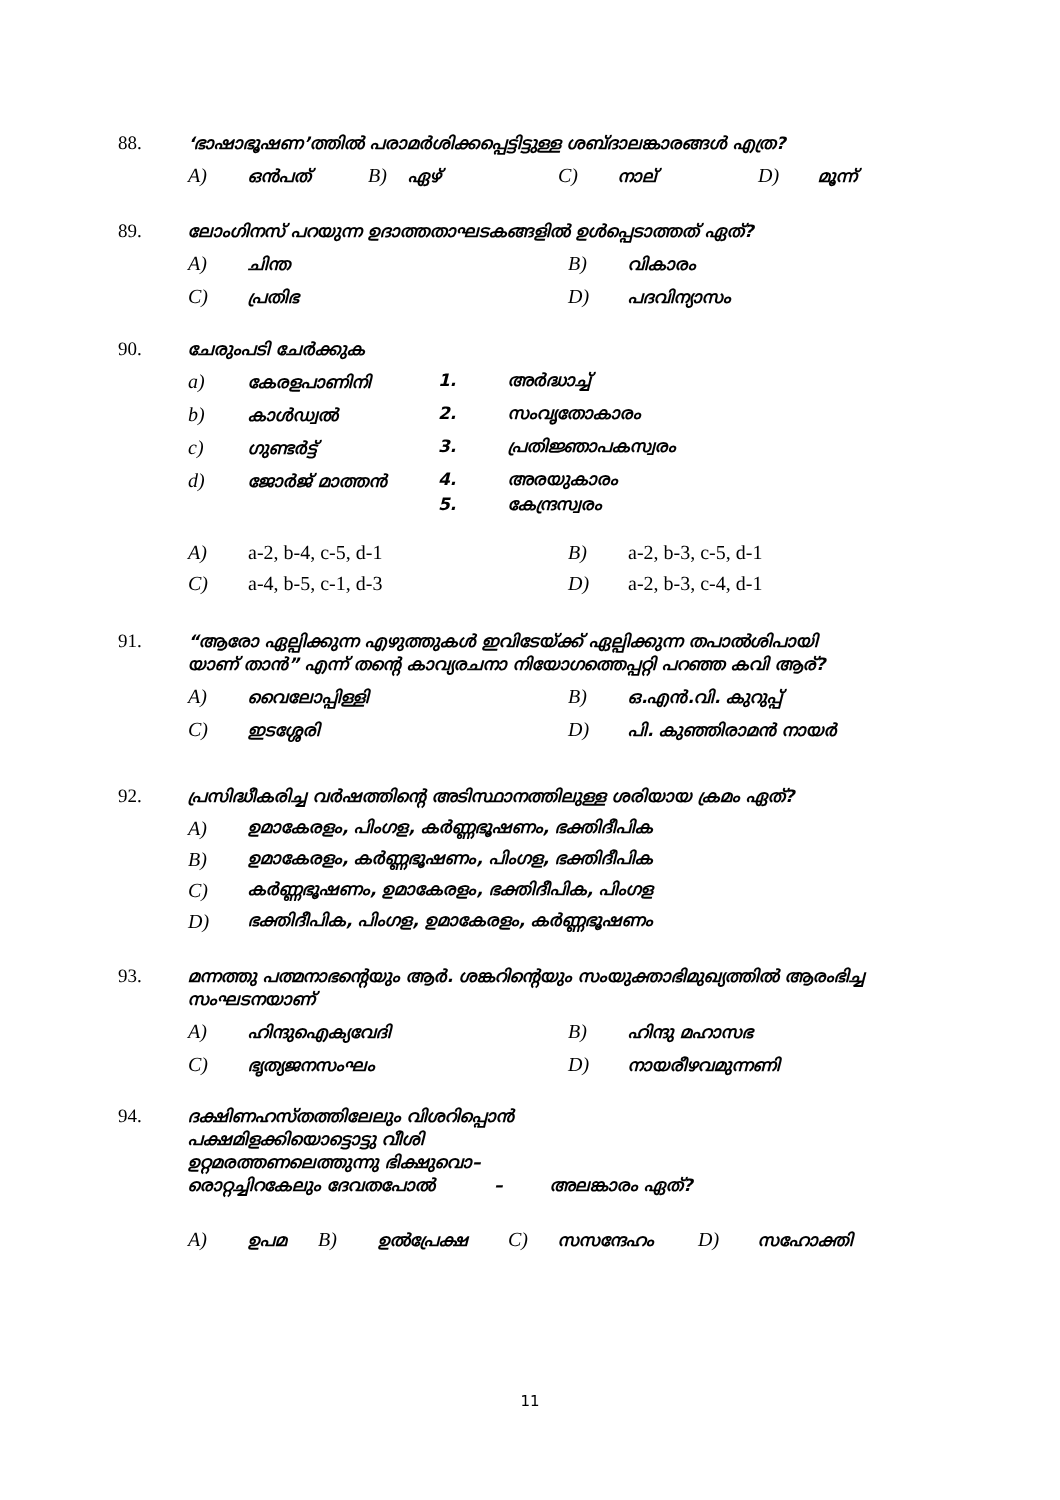88. ‘ഭാഷാഭൂഷണ’ത്തിൽ പരാമർശിക്കപ്പെട്ടിട്ടുള്ള ശബ്ദാലങ്കാരങ്ങൾ എത്ര?
A) ഒൻപത്
B) ഏഴ്
C) നാല്
D) മൂന്ന്
89. ലോംഗിനസ് പറയുന്ന ഉദാത്തതാഘടകങ്ങളിൽ ഉൾപ്പെടാത്തത് ഏത്?
A) ചിന്ത
B) വികാരം
C) പ്രതിഭ
D) പദവിന്യാസം
90. ചേരുംപടി ചേർക്കുക
a) കേരളപാണിനി 1. അർദ്ധാച്ച്
b) കാൾഡ്വൽ 2. സംവൃതോകാരം
c) ഗുണ്ടർട്ട് 3. പ്രതിജ്ഞാപകസ്വരം
d) ജോർജ് മാത്തൻ 4. അരയുകാരം
5. കേന്ദ്രസ്വരം
A) a-2, b-4, c-5, d-1 B) a-2, b-3, c-5, d-1
C) a-4, b-5, c-1, d-3 D) a-2, b-3, c-4, d-1
91. “ആരോ ഏല്പിക്കുന്ന എഴുത്തുകൾ ഇവിടേയ്ക്ക് ഏല്പിക്കുന്ന തപാൽശിപായി
യാണ് താൻ” എന്ന് തന്റെ കാവ്യരചനാ നിയോഗത്തെപ്പറ്റി പറഞ്ഞ കവി ആര്?
A) വൈലോപ്പിള്ളി
B) ഒ.എൻ.വി. കുറുപ്പ്
C) ഇടശ്ശേരി
D) പി. കുഞ്ഞിരാമൻ നായർ
92. പ്രസിദ്ധീകരിച്ച വർഷത്തിന്റെ അടിസ്ഥാനത്തിലുള്ള ശരിയായ ക്രമം ഏത്?
A) ഉമാകേരളം, പിംഗള, കർണ്ണഭൂഷണം, ഭക്തിദീപിക
B) ഉമാകേരളം, കർണ്ണഭൂഷണം, പിംഗള, ഭക്തിദീപിക
C) കർണ്ണഭൂഷണം, ഉമാകേരളം, ഭക്തിദീപിക, പിംഗള
D) ഭക്തിദീപിക, പിംഗള, ഉമാകേരളം, കർണ്ണഭൂഷണം
93. മന്നത്തു പത്മനാഭന്റെയും ആർ. ശങ്കറിന്റെയും സംയുക്താഭിമുഖ്യത്തിൽ ആരംഭിച്ച
സംഘടനയാണ്
A) ഹിന്ദുഐക്യവേദി
B) ഹിന്ദു മഹാസഭ
C) ഭൃത്യജനസംഘം
D) നായരീഴവമുന്നണി
94. ദക്ഷിണഹസ്തത്തിലേലും വിശറിപ്പൊൻ
പക്ഷമിളക്കിയൊട്ടൊട്ടു വീശി
ഉറ്റമരത്തണലെത്തുന്നു ഭിക്ഷുവൊ–
രൊറ്റച്ചിറകേലും ദേവതപോൽ – അലങ്കാരം ഏത്?
A) ഉപമ
B) ഉൽപ്രേക്ഷ
C) സസന്ദേഹം
D) സഹോക്തി
11